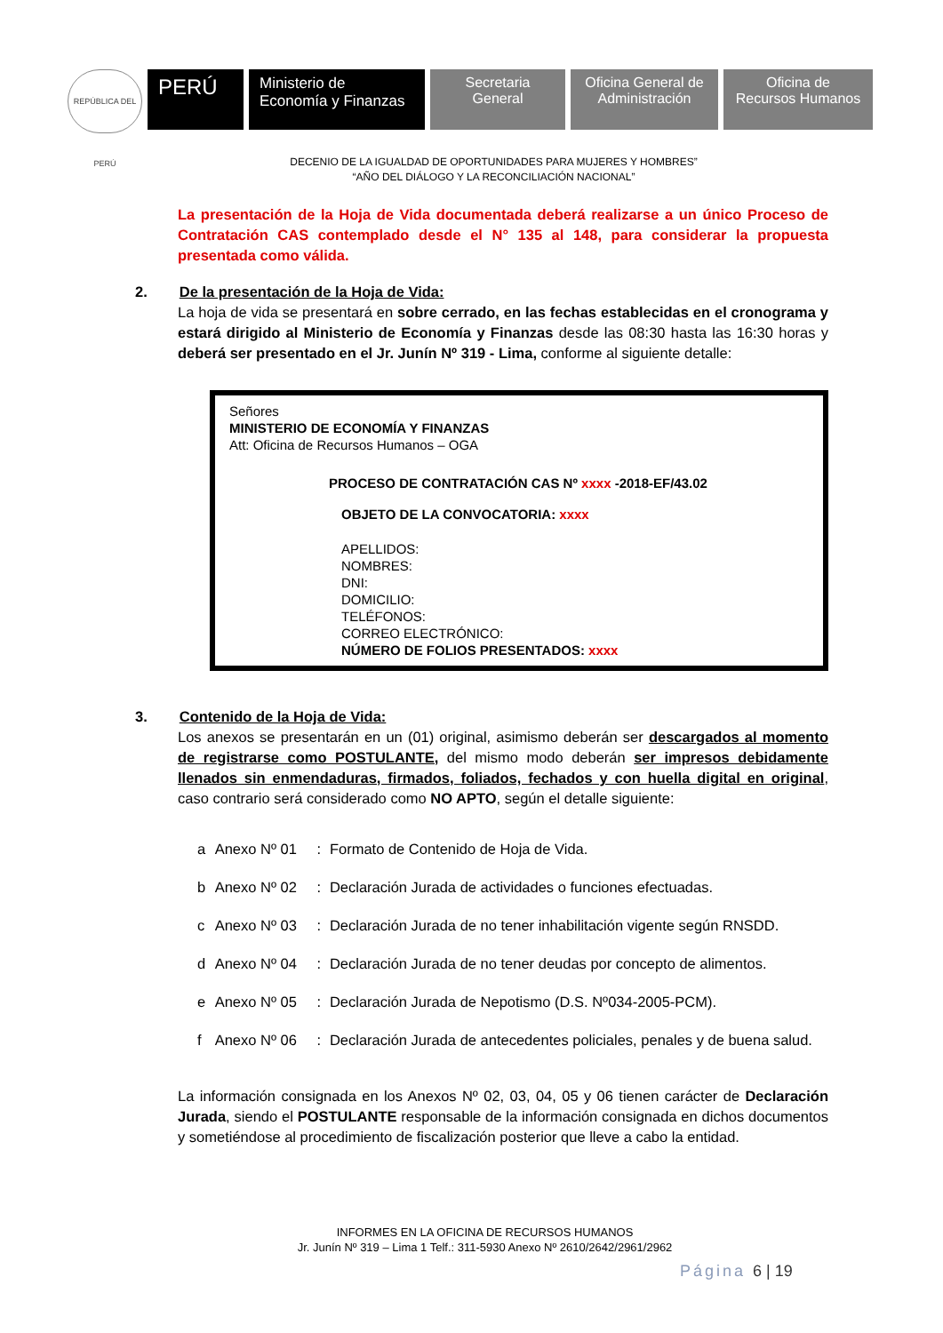REPÚBLICA DEL PERÚ
PERÚ
Ministerio de
Economía y Finanzas
Secretaria
General
Oficina General de
Administración
Oficina de
Recursos Humanos
DECENIO DE LA IGUALDAD DE OPORTUNIDADES PARA MUJERES Y HOMBRES”
“AÑO DEL DIÁLOGO Y LA RECONCILIACIÓN NACIONAL”
La presentación de la Hoja de Vida documentada deberá realizarse a un único Proceso de Contratación CAS contemplado desde el N° 135 al 148, para considerar la propuesta presentada como válida.
2.
De la presentación de la Hoja de Vida:
La hoja de vida se presentará en sobre cerrado, en las fechas establecidas en el cronograma y estará dirigido al Ministerio de Economía y Finanzas desde las 08:30 hasta las 16:30 horas y deberá ser presentado en el Jr. Junín Nº 319 - Lima, conforme al siguiente detalle:
Señores
MINISTERIO DE ECONOMÍA Y FINANZAS
Att: Oficina de Recursos Humanos – OGA
PROCESO DE CONTRATACIÓN CAS Nº xxxx -2018-EF/43.02
OBJETO DE LA CONVOCATORIA: xxxx
APELLIDOS:
NOMBRES:
DNI:
DOMICILIO:
TELÉFONOS:
CORREO ELECTRÓNICO:
NÚMERO DE FOLIOS PRESENTADOS: xxxx
3.
Contenido de la Hoja de Vida:
Los anexos se presentarán en un (01) original, asimismo deberán ser descargados al momento de registrarse como POSTULANTE, del mismo modo deberán ser impresos debidamente llenados sin enmendaduras, firmados, foliados, fechados y con huella digital en original, caso contrario será considerado como NO APTO, según el detalle siguiente:
| a | Anexo Nº 01 | : | Formato de Contenido de Hoja de Vida. |
| b | Anexo Nº 02 | : | Declaración Jurada de actividades o funciones efectuadas. |
| c | Anexo Nº 03 | : | Declaración Jurada de no tener inhabilitación vigente según RNSDD. |
| d | Anexo Nº 04 | : | Declaración Jurada de no tener deudas por concepto de alimentos. |
| e | Anexo Nº 05 | : | Declaración Jurada de Nepotismo (D.S. Nº034-2005-PCM). |
| f | Anexo Nº 06 | : | Declaración Jurada de antecedentes policiales, penales y de buena salud. |
La información consignada en los Anexos Nº 02, 03, 04, 05 y 06 tienen carácter de Declaración Jurada, siendo el POSTULANTE responsable de la información consignada en dichos documentos y sometiéndose al procedimiento de fiscalización posterior que lleve a cabo la entidad.
INFORMES EN LA OFICINA DE RECURSOS HUMANOS
Jr. Junín Nº 319 – Lima 1 Telf.: 311-5930 Anexo Nº 2610/2642/2961/2962
Página 6 | 19